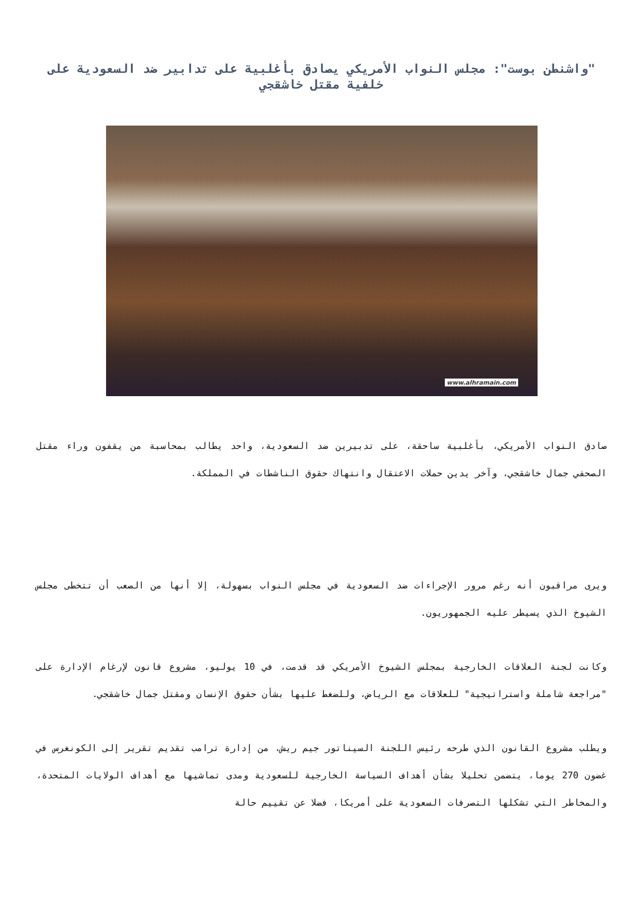"واشنطن بوست": مجلس النواب الأمريكي يصادق بأغلبية على تدابير ضد السعودية على خلفية مقتل خاشقجي
www.alhramain.com
صادق النواب الأمريكي، بأغلبية ساحقة، على تدبيرين ضد السعودية، واحد يطالب بمحاسبة من يقفون وراء مقتل الصحفي جمال خاشقجي، وآخر يدين حملات الاعتقال وانتهاك حقوق الناشطات في المملكة.
ويرى مراقبون أنه رغم مرور الإجراءات ضد السعودية في مجلس النواب بسهولة، إلا أنها من الصعب أن تتخطى مجلس الشيوخ الذي يسيطر عليه الجمهوريون.
وكانت لجنة العلاقات الخارجية بمجلس الشيوخ الأمريكي قد قدمت، في 10 يوليو، مشروع قانون لإرغام الإدارة على "مراجعة شاملة واستراتيجية" للعلاقات مع الرياض، وللضغط عليها بشأن حقوق الإنسان ومقتل جمال خاشقجي.
ويطلب مشروع القانون الذي طرحه رئيس اللجنة السيناتور جيم ريش، من إدارة ترامب تقديم تقرير إلى الكونغرس في غضون 270 يوما، يتضمن تحليلا بشأن أهداف السياسة الخارجية للسعودية ومدى تماشيها مع أهداف الولايات المتحدة، والمخاطر التي تشكلها التصرفات السعودية على أمريكا، فضلا عن تقييم حالة